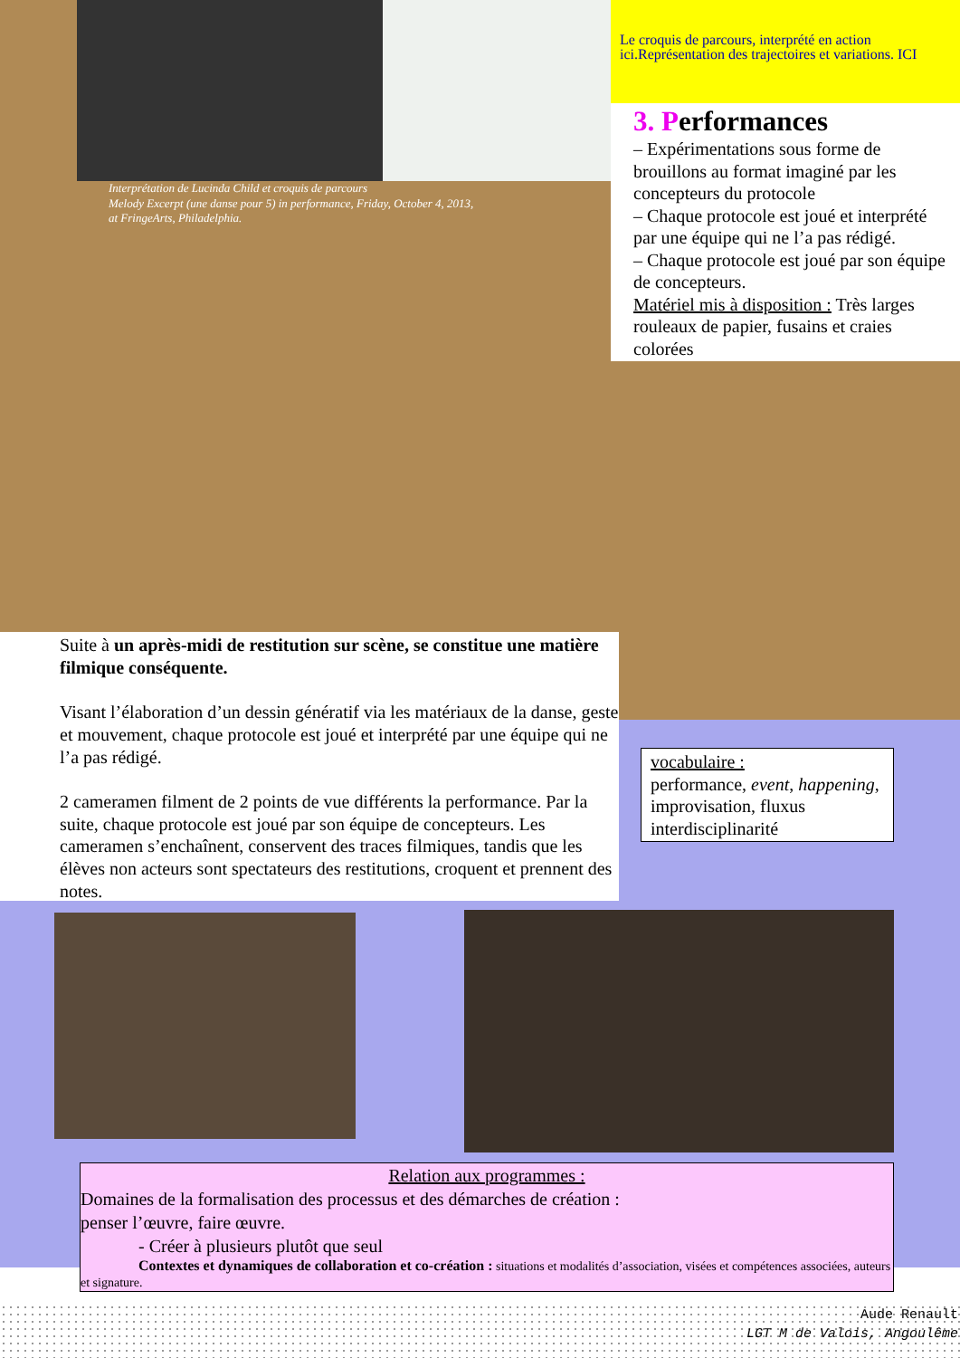Le croquis de parcours, interprété en action ici.Représentation des trajectoires et variations. ICI
3. Performances
– Expérimentations sous forme de brouillons au format imaginé par les concepteurs du protocole
– Chaque protocole est joué et interprété par une équipe qui ne l’a pas rédigé.
– Chaque protocole est joué par son équipe de concepteurs.
Matériel mis à disposition : Très larges rouleaux de papier, fusains et craies colorées
Interprétation de Lucinda Child et croquis de parcours
Melody Excerpt (une danse pour 5) in performance, Friday, October 4, 2013,
at FringeArts, Philadelphia.
Suite à un après-midi de restitution sur scène, se constitue une matière filmique conséquente.
Visant l’élaboration d’un dessin génératif via les matériaux de la danse, geste et mouvement, chaque protocole est joué et interprété par une équipe qui ne l’a pas rédigé.
2 cameramen filment de 2 points de vue différents la performance. Par la suite, chaque protocole est joué par son équipe de concepteurs. Les cameramen s’enchaînent, conservent des traces filmiques, tandis que les élèves non acteurs sont spectateurs des restitutions, croquent et prennent des notes.
vocabulaire :
performance, event, happening, improvisation, fluxus interdisciplinarité
Relation aux programmes :
Domaines de la formalisation des processus et des démarches de création :
penser l’œuvre, faire œuvre.
- Créer à plusieurs plutôt que seul
Contextes et dynamiques de collaboration et co-création : situations et modalités d’association, visées et compétences associées, auteurs et signature.
Aude Renault
LGT M de Valois, Angoulême